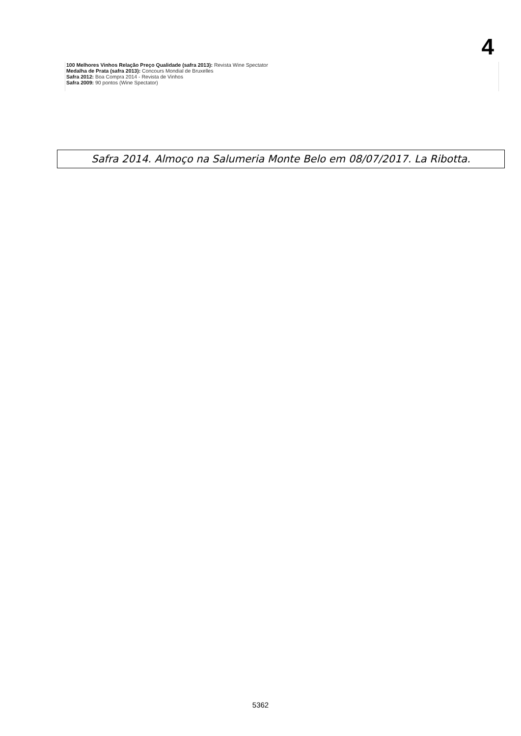4
100 Melhores Vinhos Relação Preço Qualidade (safra 2013): Revista Wine Spectator
Medalha de Prata (safra 2013): Concours Mondial de Bruxelles
Safra 2012: Boa Compra 2014 - Revista de Vinhos
Safra 2009: 90 pontos (Wine Spectator)
Safra 2014. Almoço na Salumeria Monte Belo em 08/07/2017. La Ribotta.
5362